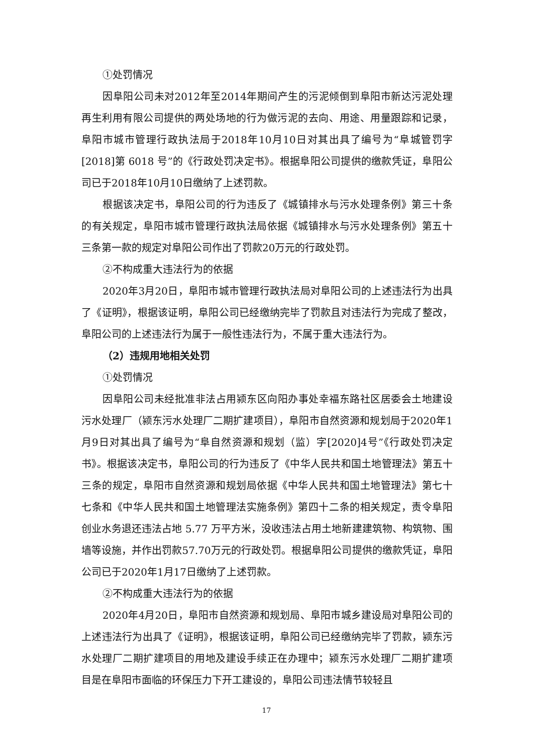①处罚情况
因阜阳公司未对2012年至2014年期间产生的污泥倾倒到阜阳市新达污泥处理再生利用有限公司提供的两处场地的行为做污泥的去向、用途、用量跟踪和记录，阜阳市城市管理行政执法局于2018年10月10日对其出具了编号为“阜城管罚字[2018]第 6018 号”的《行政处罚决定书》。根据阜阳公司提供的缴款凭证，阜阳公司已于2018年10月10日缴纳了上述罚款。
根据该决定书，阜阳公司的行为违反了《城镇排水与污水处理条例》第三十条的有关规定，阜阳市城市管理行政执法局依据《城镇排水与污水处理条例》第五十三条第一款的规定对阜阳公司作出了罚款20万元的行政处罚。
②不构成重大违法行为的依据
2020年3月20日，阜阳市城市管理行政执法局对阜阳公司的上述违法行为出具了《证明》，根据该证明，阜阳公司已经缴纳完毕了罚款且对违法行为完成了整改，阜阳公司的上述违法行为属于一般性违法行为，不属于重大违法行为。
（2）违规用地相关处罚
①处罚情况
因阜阳公司未经批准非法占用颍东区向阳办事处幸福东路社区居委会土地建设污水处理厂（颍东污水处理厂二期扩建项目），阜阳市自然资源和规划局于2020年1月9日对其出具了编号为“阜自然资源和规划（监）字[2020]4号”《行政处罚决定书》。根据该决定书，阜阳公司的行为违反了《中华人民共和国土地管理法》第五十三条的规定，阜阳市自然资源和规划局依据《中华人民共和国土地管理法》第七十七条和《中华人民共和国土地管理法实施条例》第四十二条的相关规定，责令阜阳创业水务退还违法占地 5.77 万平方米，没收违法占用土地新建建筑物、构筑物、围墙等设施，并作出罚款57.70万元的行政处罚。根据阜阳公司提供的缴款凭证，阜阳公司已于2020年1月17日缴纳了上述罚款。
②不构成重大违法行为的依据
2020年4月20日，阜阳市自然资源和规划局、阜阳市城乡建设局对阜阳公司的上述违法行为出具了《证明》，根据该证明，阜阳公司已经缴纳完毕了罚款，颍东污水处理厂二期扩建项目的用地及建设手续正在办理中；颍东污水处理厂二期扩建项目是在阜阳市面临的环保压力下开工建设的，阜阳公司违法情节较轻且
17